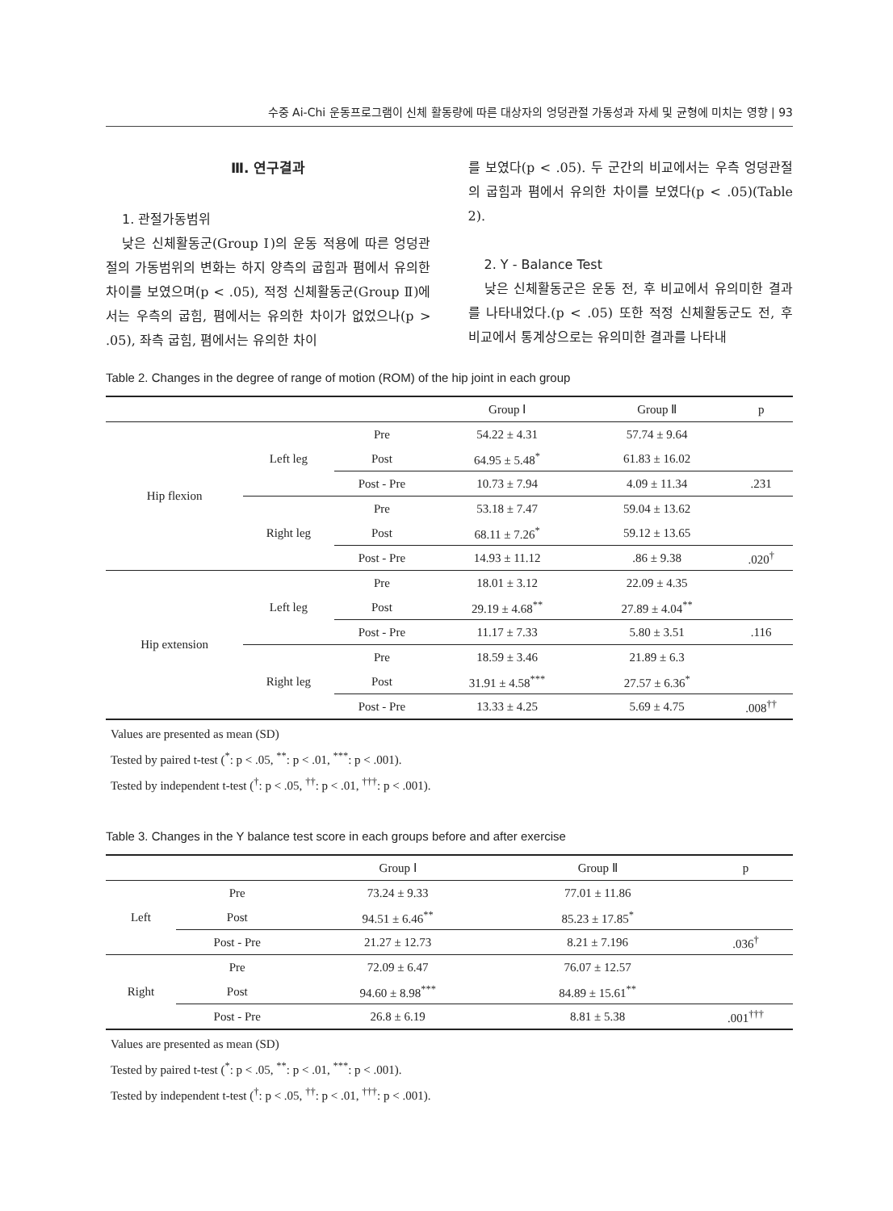수중 Ai-Chi 운동프로그램이 신체 활동량에 따른 대상자의 엉덩관절 가동성과 자세 및 균형에 미치는 영향 | 93
Ⅲ. 연구결과
1. 관절가동범위
낮은 신체활동군(Group Ⅰ)의 운동 적용에 따른 엉덩관절의 가동범위의 변화는 하지 양측의 굽힘과 폄에서 유의한 차이를 보였으며(p < .05), 적정 신체활동군(Group Ⅱ)에서는 우측의 굽힘, 폄에서는 유의한 차이가 없었으나(p > .05), 좌측 굽힘, 폄에서는 유의한 차이
를 보였다(p < .05). 두 군간의 비교에서는 우측 엉덩관절의 굽힘과 폄에서 유의한 차이를 보였다(p < .05)(Table 2).
2. Y - Balance Test
낮은 신체활동군은 운동 전, 후 비교에서 유의미한 결과를 나타내었다.(p < .05) 또한 적정 신체활동군도 전, 후 비교에서 통계상으로는 유의미한 결과를 나타내
Table 2. Changes in the degree of range of motion (ROM) of the hip joint in each group
| | | | Group Ⅰ | Group Ⅱ | p |
| --- | --- | --- | --- | --- | --- |
| Hip flexion | Left leg | Pre | 54.22 ± 4.31 | 57.74 ± 9.64 | |
| | | Post | 64.95 ± 5.48<sup>*</sup> | 61.83 ± 16.02 | |
| | | Post - Pre | 10.73 ± 7.94 | 4.09 ± 11.34 | .231 |
| | Right leg | Pre | 53.18 ± 7.47 | 59.04 ± 13.62 | |
| | | Post | 68.11 ± 7.26<sup>*</sup> | 59.12 ± 13.65 | |
| | | Post - Pre | 14.93 ± 11.12 | .86 ± 9.38 | .020<sup>†</sup> |
| Hip extension | Left leg | Pre | 18.01 ± 3.12 | 22.09 ± 4.35 | |
| | | Post | 29.19 ± 4.68<sup>**</sup> | 27.89 ± 4.04<sup>**</sup> | |
| | | Post - Pre | 11.17 ± 7.33 | 5.80 ± 3.51 | .116 |
| | Right leg | Pre | 18.59 ± 3.46 | 21.89 ± 6.3 | |
| | | Post | 31.91 ± 4.58<sup>***</sup> | 27.57 ± 6.36<sup>*</sup> | |
| | | Post - Pre | 13.33 ± 4.25 | 5.69 ± 4.75 | .008<sup>††</sup> |
Values are presented as mean (SD)
Tested by paired t-test (<sup>*</sup>: p < .05, <sup>**</sup>: p < .01, <sup>***</sup>: p < .001).
Tested by independent t-test (<sup>†</sup>: p < .05, <sup>††</sup>: p < .01, <sup>†††</sup>: p < .001).
Table 3. Changes in the Y balance test score in each groups before and after exercise
| | | Group Ⅰ | Group Ⅱ | p |
| --- | --- | --- | --- | --- |
| Left | Pre | 73.24 ± 9.33 | 77.01 ± 11.86 | |
| | Post | 94.51 ± 6.46<sup>**</sup> | 85.23 ± 17.85<sup>*</sup> | |
| | Post - Pre | 21.27 ± 12.73 | 8.21 ± 7.196 | .036<sup>†</sup> |
| Right | Pre | 72.09 ± 6.47 | 76.07 ± 12.57 | |
| | Post | 94.60 ± 8.98<sup>***</sup> | 84.89 ± 15.61<sup>**</sup> | |
| | Post - Pre | 26.8 ± 6.19 | 8.81 ± 5.38 | .001<sup>†††</sup> |
Values are presented as mean (SD)
Tested by paired t-test (<sup>*</sup>: p < .05, <sup>**</sup>: p < .01, <sup>***</sup>: p < .001).
Tested by independent t-test (<sup>†</sup>: p < .05, <sup>††</sup>: p < .01, <sup>†††</sup>: p < .001).